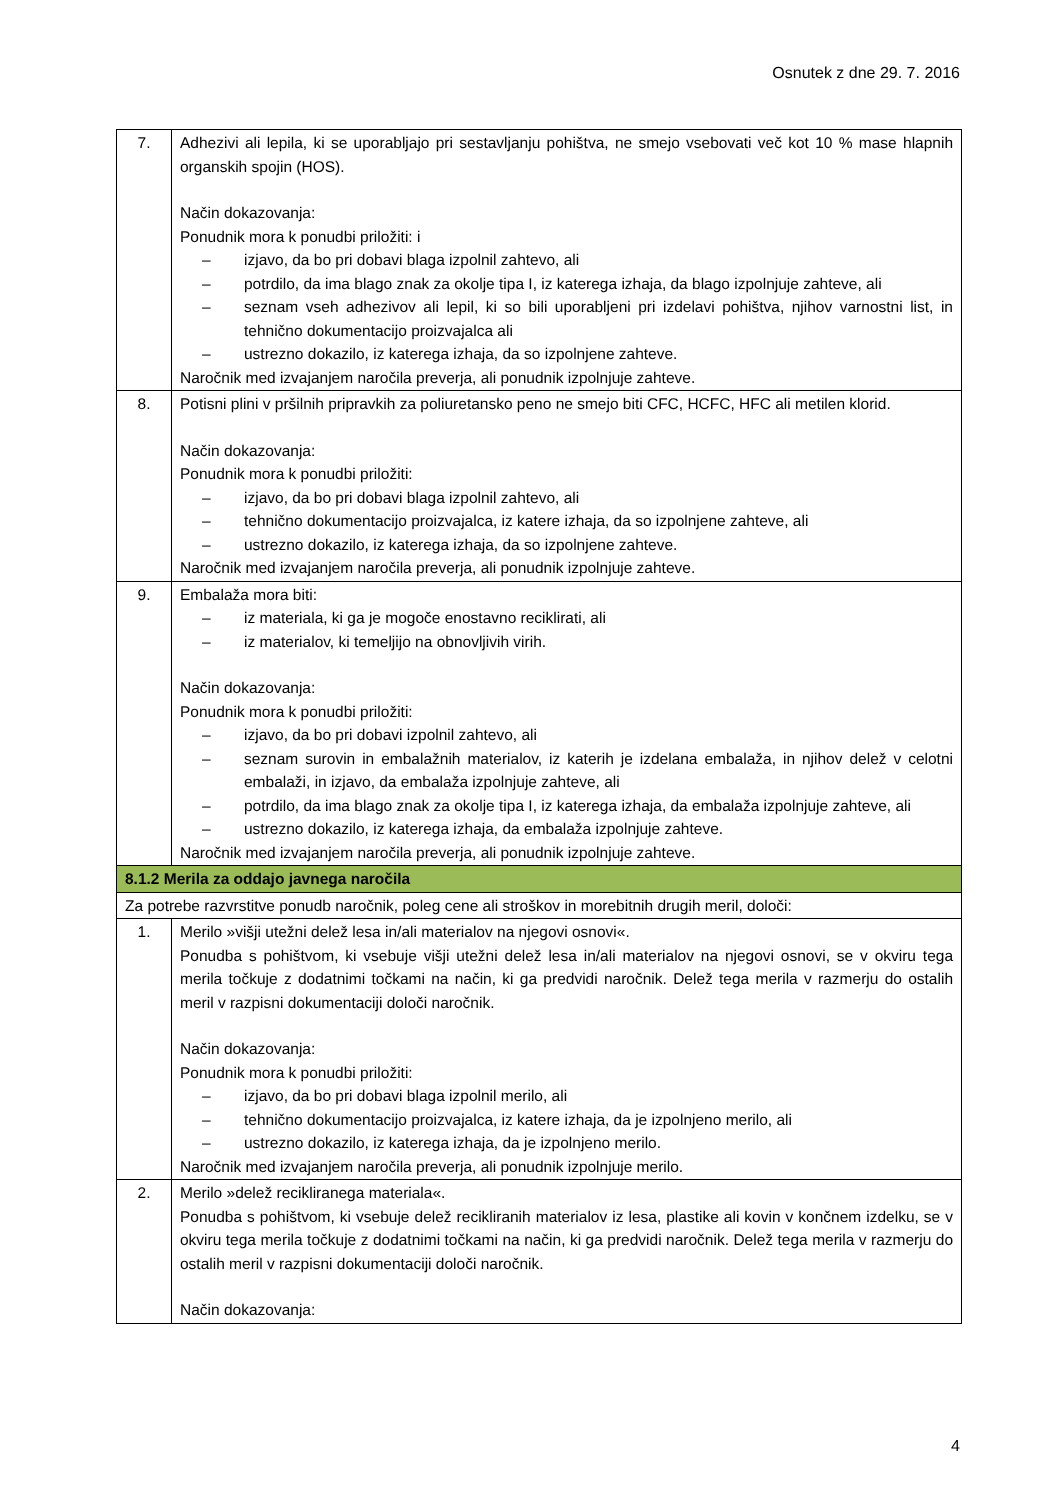Osnutek z dne 29. 7. 2016
| 7. | Adhezivi ali lepila, ki se uporabljajo pri sestavljanju pohištva, ne smejo vsebovati več kot 10 % mase hlapnih organskih spojin (HOS). Način dokazovanja: Ponudnik mora k ponudbi priložiti: i – izjavo, da bo pri dobavi blaga izpolnil zahtevo, ali – potrdilo, da ima blago znak za okolje tipa I, iz katerega izhaja, da blago izpolnjuje zahteve, ali – seznam vseh adhezivov ali lepil, ki so bili uporabljeni pri izdelavi pohištva, njihov varnostni list, in tehnično dokumentacijo proizvajalca ali – ustrezno dokazilo, iz katerega izhaja, da so izpolnjene zahteve. Naročnik med izvajanjem naročila preverja, ali ponudnik izpolnjuje zahteve. |
| 8. | Potisni plini v pršilnih pripravkih za poliuretansko peno ne smejo biti CFC, HCFC, HFC ali metilen klorid. Način dokazovanja: Ponudnik mora k ponudbi priložiti: – izjavo, da bo pri dobavi blaga izpolnil zahtevo, ali – tehnično dokumentacijo proizvajalca, iz katere izhaja, da so izpolnjene zahteve, ali – ustrezno dokazilo, iz katerega izhaja, da so izpolnjene zahteve. Naročnik med izvajanjem naročila preverja, ali ponudnik izpolnjuje zahteve. |
| 9. | Embalaža mora biti: – iz materiala, ki ga je mogoče enostavno reciklirati, ali – iz materialov, ki temeljijo na obnovljivih virih. Način dokazovanja: Ponudnik mora k ponudbi priložiti: – izjavo, da bo pri dobavi izpolnil zahtevo, ali – seznam surovin in embalažnih materialov, iz katerih je izdelana embalaža, in njihov delež v celotni embalaži, in izjavo, da embalaža izpolnjuje zahteve, ali – potrdilo, da ima blago znak za okolje tipa I, iz katerega izhaja, da embalaža izpolnjuje zahteve, ali – ustrezno dokazilo, iz katerega izhaja, da embalaža izpolnjuje zahteve. Naročnik med izvajanjem naročila preverja, ali ponudnik izpolnjuje zahteve. |
| 8.1.2 Merila za oddajo javnega naročila | |
| Za potrebe razvrstitve ponudb naročnik, poleg cene ali stroškov in morebitnih drugih meril, določi: | |
| 1. | Merilo »višji utežni delež lesa in/ali materialov na njegovi osnovi«. Ponudba s pohištvom, ki vsebuje višji utežni delež lesa in/ali materialov na njegovi osnovi, se v okviru tega merila točkuje z dodatnimi točkami na način, ki ga predvidi naročnik. Delež tega merila v razmerju do ostalih meril v razpisni dokumentaciji določi naročnik. Način dokazovanja: Ponudnik mora k ponudbi priložiti: – izjavo, da bo pri dobavi blaga izpolnil merilo, ali – tehnično dokumentacijo proizvajalca, iz katere izhaja, da je izpolnjeno merilo, ali – ustrezno dokazilo, iz katerega izhaja, da je izpolnjeno merilo. Naročnik med izvajanjem naročila preverja, ali ponudnik izpolnjuje merilo. |
| 2. | Merilo »delež recikliranega materiala«. Ponudba s pohištvom, ki vsebuje delež recikliranih materialov iz lesa, plastike ali kovin v končnem izdelku, se v okviru tega merila točkuje z dodatnimi točkami na način, ki ga predvidi naročnik. Delež tega merila v razmerju do ostalih meril v razpisni dokumentaciji določi naročnik. Način dokazovanja: |
4